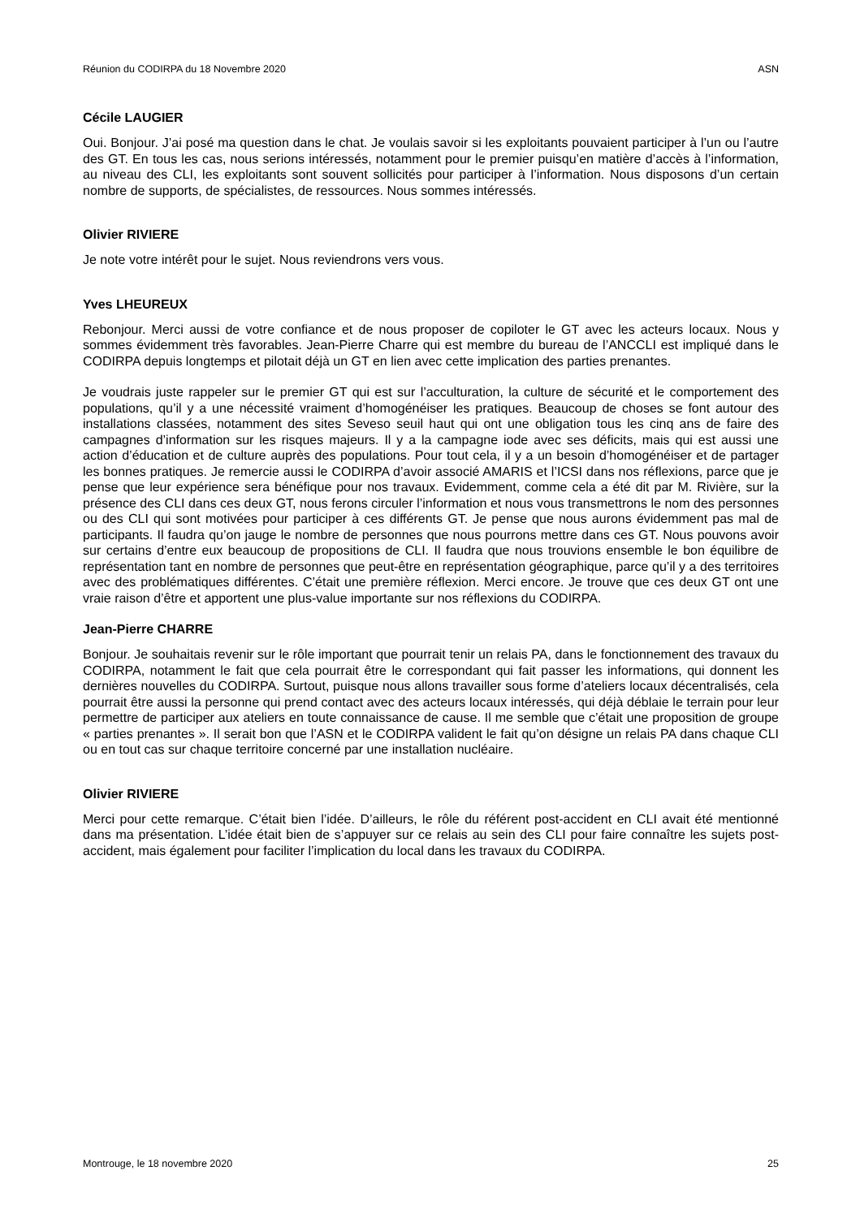Réunion du CODIRPA du 18 Novembre 2020 ASN
Cécile LAUGIER
Oui. Bonjour. J’ai posé ma question dans le chat. Je voulais savoir si les exploitants pouvaient participer à l’un ou l’autre des GT. En tous les cas, nous serions intéressés, notamment pour le premier puisqu’en matière d’accès à l’information, au niveau des CLI, les exploitants sont souvent sollicités pour participer à l’information. Nous disposons d’un certain nombre de supports, de spécialistes, de ressources. Nous sommes intéressés.
Olivier RIVIERE
Je note votre intérêt pour le sujet. Nous reviendrons vers vous.
Yves LHEUREUX
Rebonjour. Merci aussi de votre confiance et de nous proposer de copiloter le GT avec les acteurs locaux. Nous y sommes évidemment très favorables. Jean-Pierre Charre qui est membre du bureau de l’ANCCLI est impliqué dans le CODIRPA depuis longtemps et pilotait déjà un GT en lien avec cette implication des parties prenantes.
Je voudrais juste rappeler sur le premier GT qui est sur l’acculturation, la culture de sécurité et le comportement des populations, qu’il y a une nécessité vraiment d’homogénéiser les pratiques. Beaucoup de choses se font autour des installations classées, notamment des sites Seveso seuil haut qui ont une obligation tous les cinq ans de faire des campagnes d’information sur les risques majeurs. Il y a la campagne iode avec ses déficits, mais qui est aussi une action d’éducation et de culture auprès des populations. Pour tout cela, il y a un besoin d’homogénéiser et de partager les bonnes pratiques. Je remercie aussi le CODIRPA d’avoir associé AMARIS et l’ICSI dans nos réflexions, parce que je pense que leur expérience sera bénéfique pour nos travaux. Evidemment, comme cela a été dit par M. Rivière, sur la présence des CLI dans ces deux GT, nous ferons circuler l’information et nous vous transmettrons le nom des personnes ou des CLI qui sont motivées pour participer à ces différents GT. Je pense que nous aurons évidemment pas mal de participants. Il faudra qu’on jauge le nombre de personnes que nous pourrons mettre dans ces GT. Nous pouvons avoir sur certains d’entre eux beaucoup de propositions de CLI. Il faudra que nous trouvions ensemble le bon équilibre de représentation tant en nombre de personnes que peut-être en représentation géographique, parce qu’il y a des territoires avec des problématiques différentes. C’était une première réflexion. Merci encore. Je trouve que ces deux GT ont une vraie raison d’être et apportent une plus-value importante sur nos réflexions du CODIRPA.
Jean-Pierre CHARRE
Bonjour. Je souhaitais revenir sur le rôle important que pourrait tenir un relais PA, dans le fonctionnement des travaux du CODIRPA, notamment le fait que cela pourrait être le correspondant qui fait passer les informations, qui donnent les dernières nouvelles du CODIRPA. Surtout, puisque nous allons travailler sous forme d’ateliers locaux décentralisés, cela pourrait être aussi la personne qui prend contact avec des acteurs locaux intéressés, qui déjà déblaie le terrain pour leur permettre de participer aux ateliers en toute connaissance de cause. Il me semble que c’était une proposition de groupe « parties prenantes ». Il serait bon que l’ASN et le CODIRPA valident le fait qu’on désigne un relais PA dans chaque CLI ou en tout cas sur chaque territoire concerné par une installation nucléaire.
Olivier RIVIERE
Merci pour cette remarque. C’était bien l’idée. D’ailleurs, le rôle du référent post-accident en CLI avait été mentionné dans ma présentation. L’idée était bien de s’appuyer sur ce relais au sein des CLI pour faire connaître les sujets post-accident, mais également pour faciliter l’implication du local dans les travaux du CODIRPA.
Montrouge, le 18 novembre 2020 25